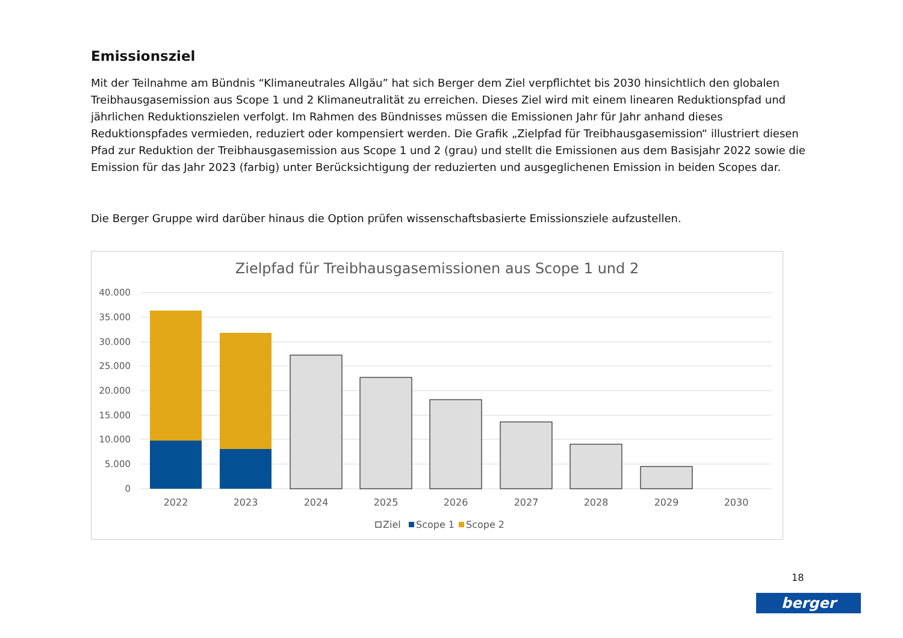Emissionsziel
Mit der Teilnahme am Bündnis “Klimaneutrales Allgäu” hat sich Berger dem Ziel verpflichtet bis 2030 hinsichtlich den globalen Treibhausgasemission aus Scope 1 und 2 Klimaneutralität zu erreichen. Dieses Ziel wird mit einem linearen Reduktionspfad und jährlichen Reduktionszielen verfolgt. Im Rahmen des Bündnisses müssen die Emissionen Jahr für Jahr anhand dieses Reduktionspfades vermieden, reduziert oder kompensiert werden. Die Grafik „Zielpfad für Treibhausgasemission“ illustriert diesen Pfad zur Reduktion der Treibhausgasemission aus Scope 1 und 2 (grau) und stellt die Emissionen aus dem Basisjahr 2022 sowie die Emission für das Jahr 2023 (farbig) unter Berücksichtigung der reduzierten und ausgeglichenen Emission in beiden Scopes dar.
Die Berger Gruppe wird darüber hinaus die Option prüfen wissenschaftsbasierte Emissionsziele aufzustellen.
Zielpfad für Treibhausgasemissionen aus Scope 1 und 2
40.000
35.000
30.000
25.000
20.000
15.000
10.000
5.000
0
2022
2023
2024
2025
2026
2027
2028
2029
2030
Ziel
Scope 1
Scope 2
18
berger